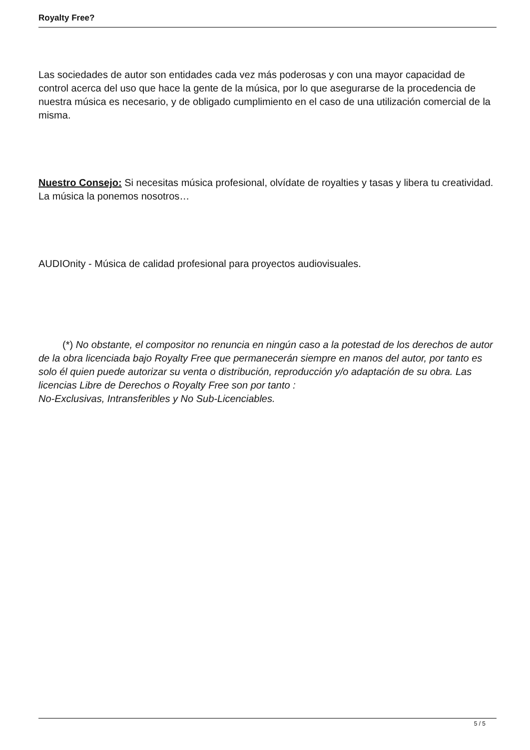Royalty Free?
Las sociedades de autor son entidades cada vez más poderosas y con una mayor capacidad de control acerca del uso que hace la gente de la música, por lo que asegurarse de la procedencia de nuestra música es necesario, y de obligado cumplimiento en el caso de una utilización comercial de la misma.
Nuestro Consejo: Si necesitas música profesional, olvídate de royalties y tasas y libera tu creatividad. La música la ponemos nosotros…
AUDIOnity - Música de calidad profesional para proyectos audiovisuales.
(*) No obstante, el compositor no renuncia en ningún caso a la potestad de los derechos de autor de la obra licenciada bajo Royalty Free que permanecerán siempre en manos del autor, por tanto es solo él quien puede autorizar su venta o distribución, reproducción y/o adaptación de su obra. Las licencias Libre de Derechos o Royalty Free son por tanto :
No-Exclusivas, Intransferibles y No Sub-Licenciables.
5 / 5